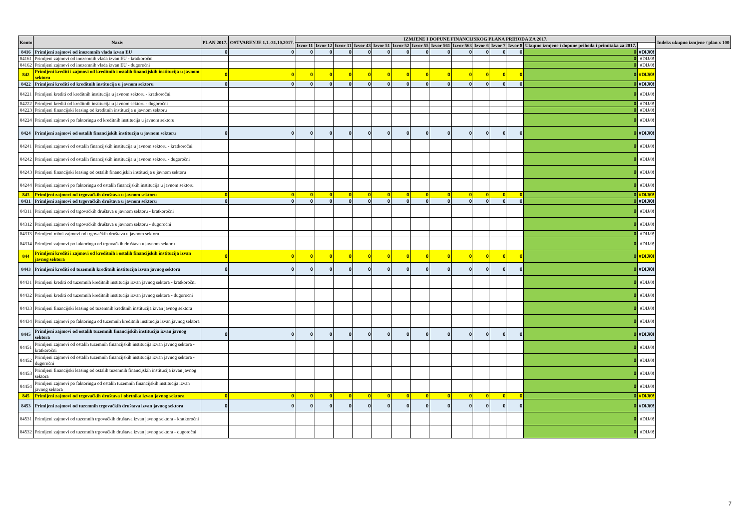| Konto | Naziv | PLAN 2017. | OSTVARENJE 1.1.-31.10.2017. | IZMJENE I DOPUNE FINANCIJSKOG PLANA PRIHODA ZA 2017. | | | | | | | | | | | | | | Indeks ukupno izmjene / plan x 100 |
| --- | --- | --- | --- | --- | --- | --- | --- | --- | --- | --- | --- | --- | --- | --- | --- | --- | --- | --- |
| | | | | Izvor 11 | Izvor 12 | Izvor 31 | Izvor 43 | Izvor 51 | Izvor 52 | Izvor 55 | Izvor 561 | Izvor 563 | Izvor 6 | Izvor 7 | Izvor 8 | Ukupno izmjene i dopune prihoda i primitaka za 2017. | | |
| 8416 | Primljeni zajmovi od inozemnih vlada izvan EU | 0 | 0 | 0 | 0 | 0 | 0 | 0 | 0 | 0 | 0 | 0 | 0 | 0 | 0 | 0 | #DIJ/0! | |
| 84161 | Primljeni zajmovi od inozemnih vlada izvan EU - kratkoročni | | | | | | | | | | | | | | | 0 | #DIJ/0! | |
| 84162 | Primljeni zajmovi od inozemnih vlada izvan EU - dugoročni | | | | | | | | | | | | | | | 0 | #DIJ/0! | |
| 842 | Primljeni krediti i zajmovi od kreditnih i ostalih financijskih institucija u javnom sektoru | 0 | 0 | 0 | 0 | 0 | 0 | 0 | 0 | 0 | 0 | 0 | 0 | 0 | 0 | 0 | #DIJ/0! | |
| 8422 | Primljeni krediti od kreditnih institucija u javnom sektoru | 0 | 0 | 0 | 0 | 0 | 0 | 0 | 0 | 0 | 0 | 0 | 0 | 0 | 0 | 0 | #DIJ/0! | |
| 84221 | Primljeni krediti od kreditnih institucija u javnom sektoru - kratkoročni | | | | | | | | | | | | | | | 0 | #DIJ/0! | |
| 84222 | Primljeni krediti od kreditnih institucija u javnom sektoru - dugoročni | | | | | | | | | | | | | | | 0 | #DIJ/0! | |
| 84223 | Primljeni financijski leasing od kreditnih institucija u javnom sektoru | | | | | | | | | | | | | | | 0 | #DIJ/0! | |
| 84224 | Primljeni zajmovi po faktoringu od kreditnih institucija u javnom sektoru | | | | | | | | | | | | | | | 0 | #DIJ/0! | |
| 8424 | Primljeni zajmovi od ostalih financijskih institucija u javnom sektoru | 0 | 0 | 0 | 0 | 0 | 0 | 0 | 0 | 0 | 0 | 0 | 0 | 0 | 0 | 0 | #DIJ/0! | |
| 84241 | Primljeni zajmovi od ostalih financijskih institucija u javnom sektoru - kratkoročni | | | | | | | | | | | | | | | 0 | #DIJ/0! | |
| 84242 | Primljeni zajmovi od ostalih financijskih institucija u javnom sektoru - dugoročni | | | | | | | | | | | | | | | 0 | #DIJ/0! | |
| 84243 | Primljeni financijski leasing od ostalih financijskih institucija u javnom sektoru | | | | | | | | | | | | | | | 0 | #DIJ/0! | |
| 84244 | Primljeni zajmovi po faktoringu od ostalih financijskih institucija u javnom sektoru | | | | | | | | | | | | | | | 0 | #DIJ/0! | |
| 843 | Primljeni zajmovi od trgovačkih društava u javnom sektoru | 0 | 0 | 0 | 0 | 0 | 0 | 0 | 0 | 0 | 0 | 0 | 0 | 0 | 0 | 0 | #DIJ/0! | |
| 8431 | Primljeni zajmovi od trgovačkih društava u javnom sektoru | 0 | 0 | 0 | 0 | 0 | 0 | 0 | 0 | 0 | 0 | 0 | 0 | 0 | 0 | 0 | #DIJ/0! | |
| 84311 | Primljeni zajmovi od trgovačkih društava u javnom sektoru - kratkoročni | | | | | | | | | | | | | | | 0 | #DIJ/0! | |
| 84312 | Primljeni zajmovi od trgovačkih društava u javnom sektoru - dugoročni | | | | | | | | | | | | | | | 0 | #DIJ/0! | |
| 84313 | Primljeni robni zajmovi od trgovačkih društava u javnom sektoru | | | | | | | | | | | | | | | 0 | #DIJ/0! | |
| 84314 | Primljeni zajmovi po faktoringu od trgovačkih društava u javnom sektoru | | | | | | | | | | | | | | | 0 | #DIJ/0! | |
| 844 | Primljeni krediti i zajmovi od kreditnih i ostalih financijskih institucija izvan javnog sektora | 0 | 0 | 0 | 0 | 0 | 0 | 0 | 0 | 0 | 0 | 0 | 0 | 0 | 0 | 0 | #DIJ/0! | |
| 8443 | Primljeni krediti od tuzemnih kreditnih institucija izvan javnog sektora | 0 | 0 | 0 | 0 | 0 | 0 | 0 | 0 | 0 | 0 | 0 | 0 | 0 | 0 | 0 | #DIJ/0! | |
| 84431 | Primljeni krediti od tuzemnih kreditnih institucija izvan javnog sektora - kratkoročni | | | | | | | | | | | | | | | 0 | #DIJ/0! | |
| 84432 | Primljeni krediti od tuzemnih kreditnih institucija izvan javnog sektora - dugoročni | | | | | | | | | | | | | | | 0 | #DIJ/0! | |
| 84433 | Primljeni financijski leasing od tuzemnih kreditnih institucija izvan javnog sektora | | | | | | | | | | | | | | | 0 | #DIJ/0! | |
| 84434 | Primljeni zajmovi po faktoringu od tuzemnih kreditnih institucija izvan javnog sektora | | | | | | | | | | | | | | | 0 | #DIJ/0! | |
| 8445 | Primljeni zajmovi od ostalih tuzemnih financijskih institucija izvan javnog sektora | 0 | 0 | 0 | 0 | 0 | 0 | 0 | 0 | 0 | 0 | 0 | 0 | 0 | 0 | 0 | #DIJ/0! | |
| 84451 | Primljeni zajmovi od ostalih tuzemnih financijskih institucija izvan javnog sektora - kratkoročni | | | | | | | | | | | | | | | 0 | #DIJ/0! | |
| 84452 | Primljeni zajmovi od ostalih tuzemnih financijskih institucija izvan javnog sektora - dugoročni | | | | | | | | | | | | | | | 0 | #DIJ/0! | |
| 84453 | Primljeni financijski leasing od ostalih tuzemnih financijskih institucija izvan javnog sektora | | | | | | | | | | | | | | | 0 | #DIJ/0! | |
| 84454 | Primljeni zajmovi po faktoringu od ostalih tuzemnih financijskih institucija izvan javnog sektora | | | | | | | | | | | | | | | 0 | #DIJ/0! | |
| 845 | Primljeni zajmovi od trgovačkih društava i obrtnika izvan javnog sektora | 0 | 0 | 0 | 0 | 0 | 0 | 0 | 0 | 0 | 0 | 0 | 0 | 0 | 0 | 0 | #DIJ/0! | |
| 8453 | Primljeni zajmovi od tuzemnih trgovačkih društava izvan javnog sektora | 0 | 0 | 0 | 0 | 0 | 0 | 0 | 0 | 0 | 0 | 0 | 0 | 0 | 0 | 0 | #DIJ/0! | |
| 84531 | Primljeni zajmovi od tuzemnih trgovačkih društava izvan javnog sektora - kratkoročni | | | | | | | | | | | | | | | 0 | #DIJ/0! | |
| 84532 | Primljeni zajmovi od tuzemnih trgovačkih društava izvan javnog sektora - dugoročni | | | | | | | | | | | | | | | 0 | #DIJ/0! | |
7